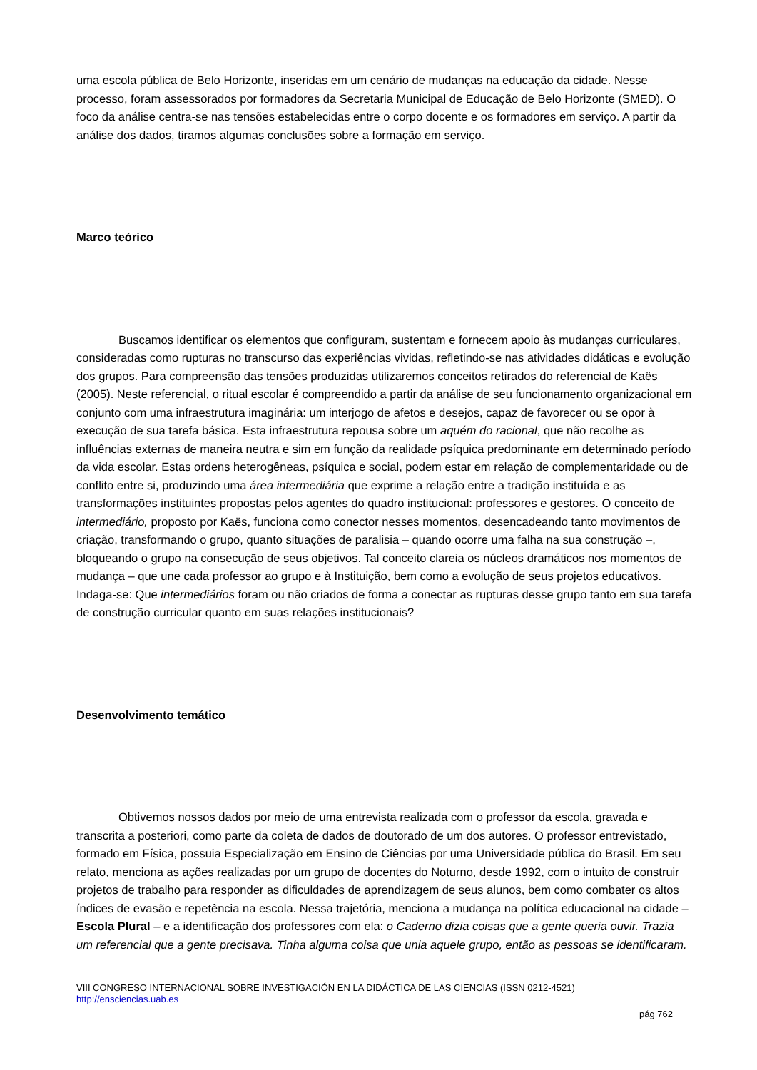uma escola pública de Belo Horizonte, inseridas em um cenário de mudanças na educação da cidade. Nesse processo, foram assessorados por formadores da Secretaria Municipal de Educação de Belo Horizonte (SMED). O foco da análise centra-se nas tensões estabelecidas entre o corpo docente e os formadores em serviço. A partir da análise dos dados, tiramos algumas conclusões sobre a formação em serviço.
Marco teórico
Buscamos identificar os elementos que configuram, sustentam e fornecem apoio às mudanças curriculares, consideradas como rupturas no transcurso das experiências vividas, refletindo-se nas atividades didáticas e evolução dos grupos. Para compreensão das tensões produzidas utilizaremos conceitos retirados do referencial de Kaës (2005). Neste referencial, o ritual escolar é compreendido a partir da análise de seu funcionamento organizacional em conjunto com uma infraestrutura imaginária: um interjogo de afetos e desejos, capaz de favorecer ou se opor à execução de sua tarefa básica. Esta infraestrutura repousa sobre um aquém do racional, que não recolhe as influências externas de maneira neutra e sim em função da realidade psíquica predominante em determinado período da vida escolar. Estas ordens heterogêneas, psíquica e social, podem estar em relação de complementaridade ou de conflito entre si, produzindo uma área intermediária que exprime a relação entre a tradição instituída e as transformações instituintes propostas pelos agentes do quadro institucional: professores e gestores. O conceito de intermediário, proposto por Kaës, funciona como conector nesses momentos, desencadeando tanto movimentos de criação, transformando o grupo, quanto situações de paralisia – quando ocorre uma falha na sua construção –, bloqueando o grupo na consecução de seus objetivos. Tal conceito clareia os núcleos dramáticos nos momentos de mudança – que une cada professor ao grupo e à Instituição, bem como a evolução de seus projetos educativos. Indaga-se: Que intermediários foram ou não criados de forma a conectar as rupturas desse grupo tanto em sua tarefa de construção curricular quanto em suas relações institucionais?
Desenvolvimento temático
Obtivemos nossos dados por meio de uma entrevista realizada com o professor da escola, gravada e transcrita a posteriori, como parte da coleta de dados de doutorado de um dos autores. O professor entrevistado, formado em Física, possuia Especialização em Ensino de Ciências por uma Universidade pública do Brasil. Em seu relato, menciona as ações realizadas por um grupo de docentes do Noturno, desde 1992, com o intuito de construir projetos de trabalho para responder as dificuldades de aprendizagem de seus alunos, bem como combater os altos índices de evasão e repetência na escola. Nessa trajetória, menciona a mudança na política educacional na cidade – Escola Plural – e a identificação dos professores com ela: o Caderno dizia coisas que a gente queria ouvir. Trazia um referencial que a gente precisava. Tinha alguma coisa que unia aquele grupo, então as pessoas se identificaram.
VIII CONGRESO INTERNACIONAL SOBRE INVESTIGACIÓN EN LA DIDÁCTICA DE LAS CIENCIAS (ISSN 0212-4521)
http://ensciencias.uab.es
pág 762